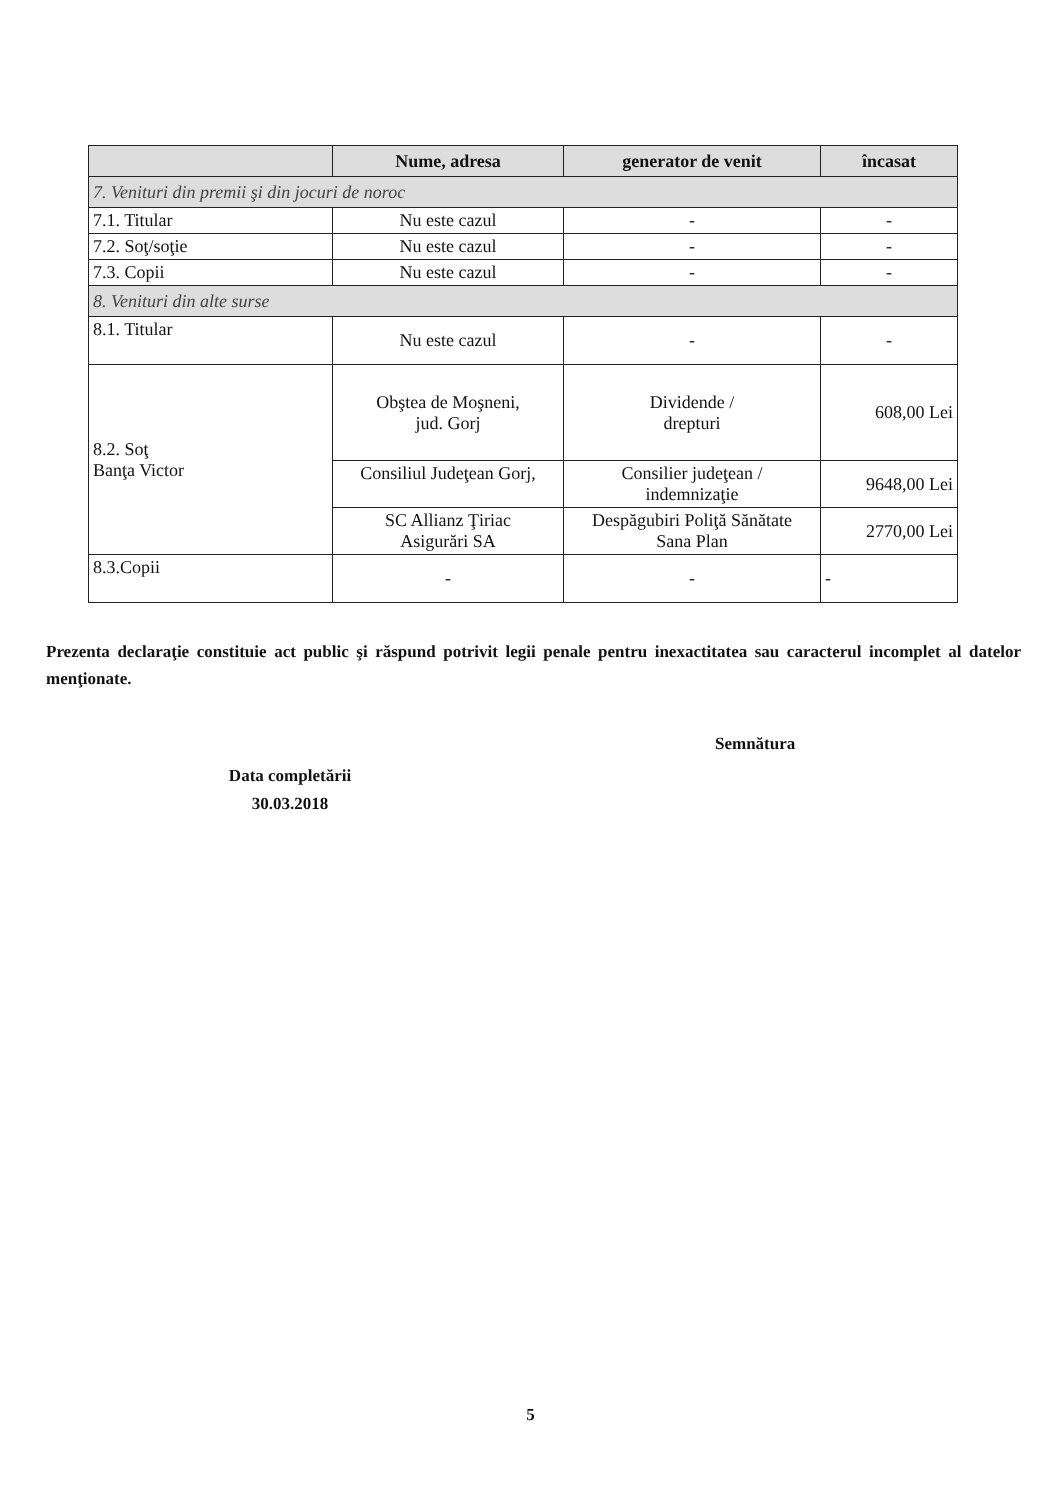| | Nume, adresa | generator de venit | încasat |
| --- | --- | --- | --- |
| 7. Venituri din premii şi din jocuri de noroc | | | |
| 7.1. Titular | Nu este cazul | - | - |
| 7.2. Soţ/soţie | Nu este cazul | - | - |
| 7.3. Copii | Nu este cazul | - | - |
| 8. Venituri din alte surse | | | |
| 8.1. Titular | Nu este cazul | - | - |
| 8.2. Soţ Banţa Victor | Obştea de Moşneni, jud. Gorj | Dividende / drepturi | 608,00 Lei |
| | Consiliul Judeţean Gorj, | Consilier judeţean / indemnizaţie | 9648,00 Lei |
| | SC Allianz Ţiriac Asigurări SA | Despăgubiri Poliţă Sănătate Sana Plan | 2770,00 Lei |
| 8.3.Copii | - | - | - |
Prezenta declaraţie constituie act public şi răspund potrivit legii penale pentru inexactitatea sau caracterul incomplet al datelor menţionate.
Semnătura
Data completării
30.03.2018
5